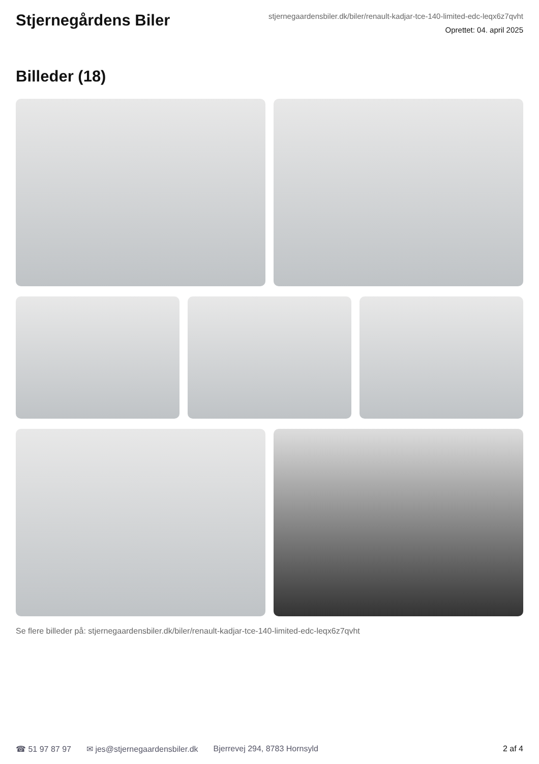Stjernegårdens Biler
stjernegaardensbiler.dk/biler/renault-kadjar-tce-140-limited-edc-leqx6z7qvht
Oprettet: 04. april 2025
Billeder (18)
Se flere billeder på: stjernegaardensbiler.dk/biler/renault-kadjar-tce-140-limited-edc-leqx6z7qvht
☎ 51 97 87 97 ✉ jes@stjernegaardensbiler.dk Bjerrevej 294, 8783 Hornsyld 2 af 4